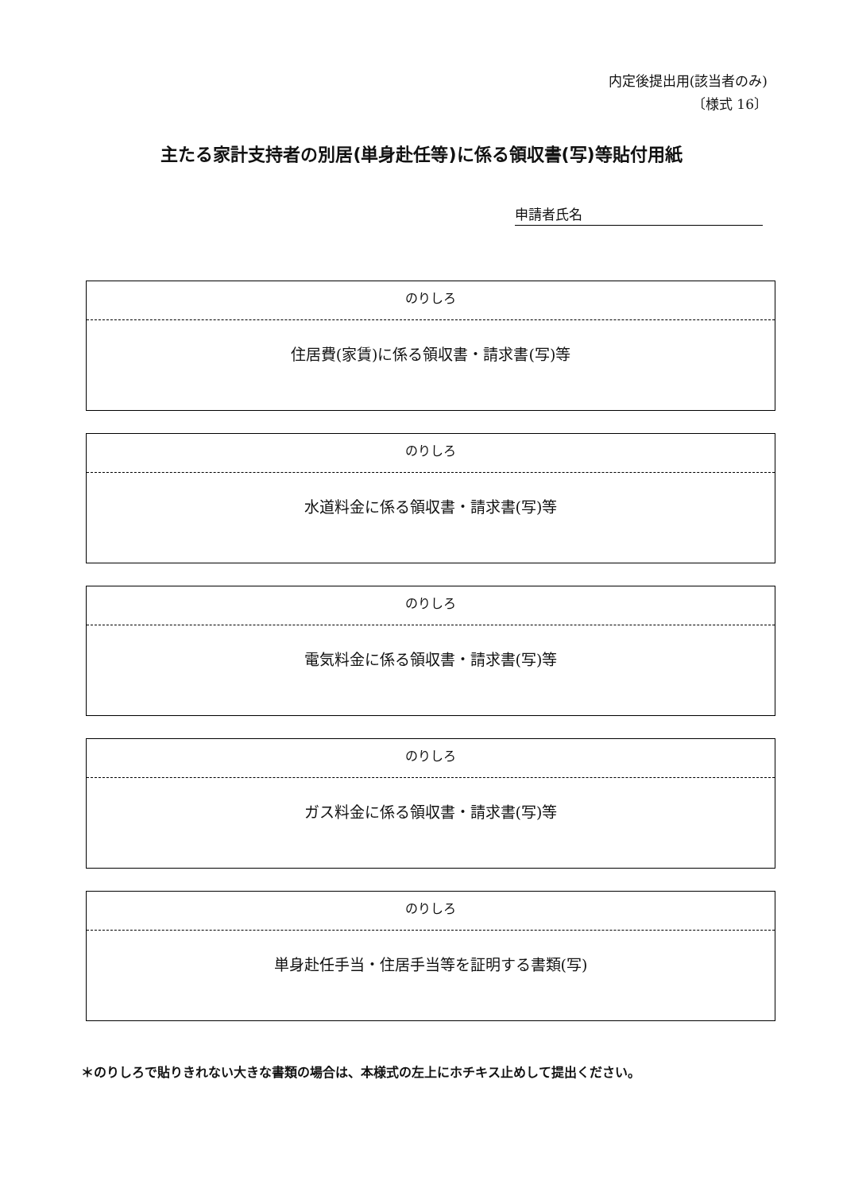内定後提出用(該当者のみ)
〔様式 16〕
主たる家計支持者の別居(単身赴任等)に係る領収書(写)等貼付用紙
申請者氏名
のりしろ
住居費(家賃)に係る領収書・請求書(写)等
のりしろ
水道料金に係る領収書・請求書(写)等
のりしろ
電気料金に係る領収書・請求書(写)等
のりしろ
ガス料金に係る領収書・請求書(写)等
のりしろ
単身赴任手当・住居手当等を証明する書類(写)
＊のりしろで貼りきれない大きな書類の場合は、本様式の左上にホチキス止めして提出ください。